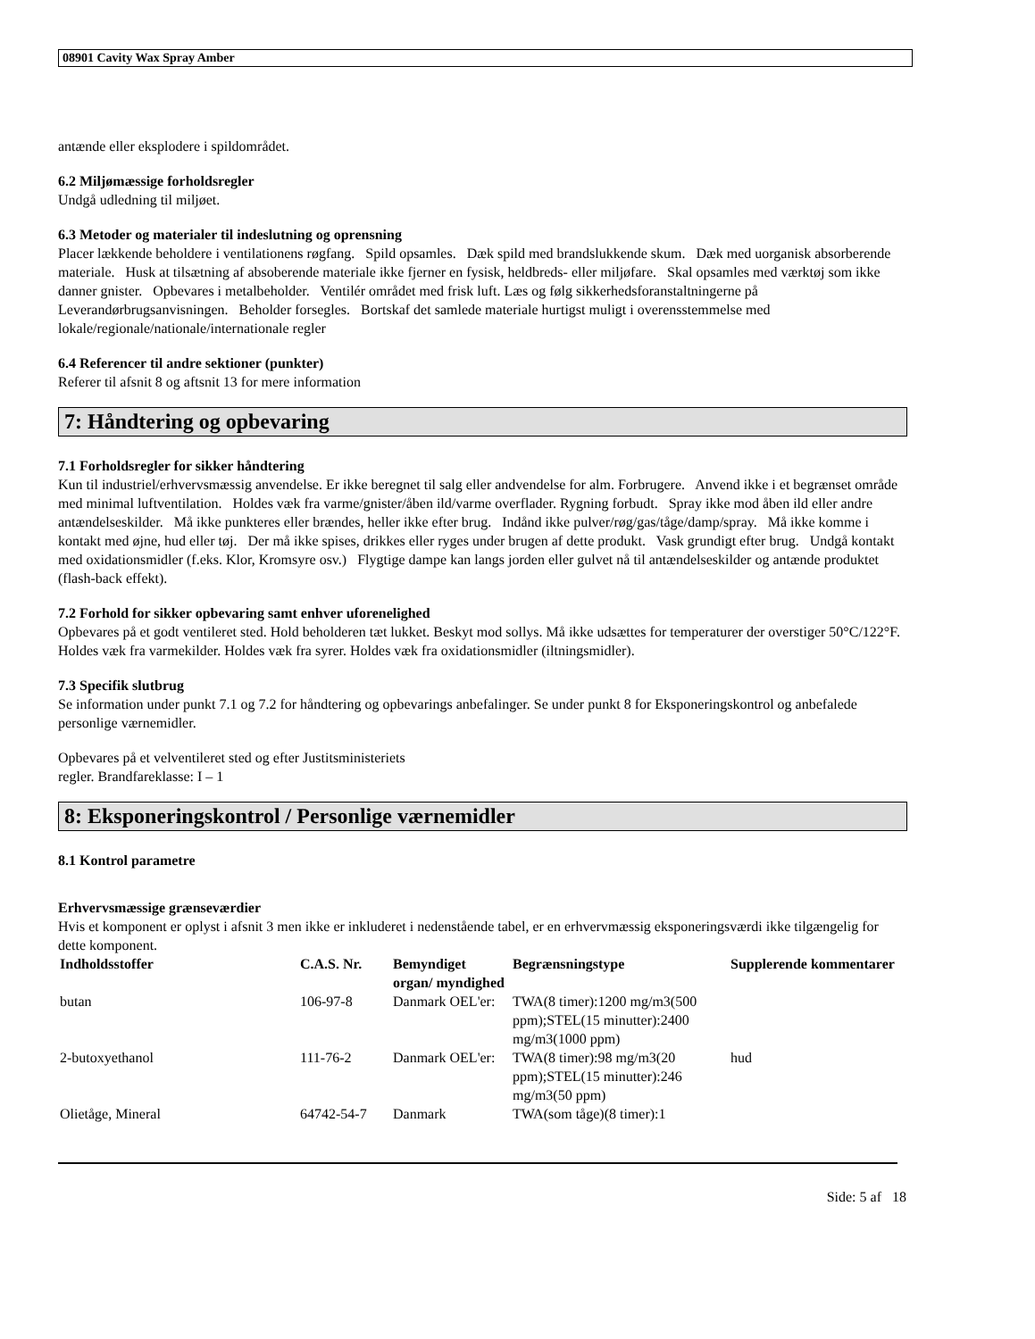08901 Cavity Wax Spray Amber
antænde eller eksplodere i spildområdet.
6.2 Miljømæssige forholdsregler
Undgå udledning til miljøet.
6.3 Metoder og materialer til indeslutning og oprensning
Placer lækkende beholdere i ventilationens røgfang. Spild opsamles. Dæk spild med brandslukkende skum. Dæk med uorganisk absorberende materiale. Husk at tilsætning af absoberende materiale ikke fjerner en fysisk, heldbreds- eller miljøfare. Skal opsamles med værktøj som ikke danner gnister. Opbevares i metalbeholder. Ventilér området med frisk luft. Læs og følg sikkerhedsforanstaltningerne på Leverandørbrugsanvisningen. Beholder forsegles. Bortskaf det samlede materiale hurtigst muligt i overensstemmelse med lokale/regionale/nationale/internationale regler
6.4 Referencer til andre sektioner (punkter)
Referer til afsnit 8 og aftsnit 13 for mere information
7: Håndtering og opbevaring
7.1 Forholdsregler for sikker håndtering
Kun til industriel/erhvervsmæssig anvendelse. Er ikke beregnet til salg eller andvendelse for alm. Forbrugere. Anvend ikke i et begrænset område med minimal luftventilation. Holdes væk fra varme/gnister/åben ild/varme overflader. Rygning forbudt. Spray ikke mod åben ild eller andre antændelseskilder. Må ikke punkteres eller brændes, heller ikke efter brug. Indånd ikke pulver/røg/gas/tåge/damp/spray. Må ikke komme i kontakt med øjne, hud eller tøj. Der må ikke spises, drikkes eller ryges under brugen af dette produkt. Vask grundigt efter brug. Undgå kontakt med oxidationsmidler (f.eks. Klor, Kromsyre osv.) Flygtige dampe kan langs jorden eller gulvet nå til antændelseskilder og antænde produktet (flash-back effekt).
7.2 Forhold for sikker opbevaring samt enhver uforenelighed
Opbevares på et godt ventileret sted. Hold beholderen tæt lukket. Beskyt mod sollys. Må ikke udsættes for temperaturer der overstiger 50°C/122°F. Holdes væk fra varmekilder. Holdes væk fra syrer. Holdes væk fra oxidationsmidler (iltningsmidler).
7.3 Specifik slutbrug
Se information under punkt 7.1 og 7.2 for håndtering og opbevarings anbefalinger. Se under punkt 8 for Eksponeringskontrol og anbefalede personlige værnemidler.
Opbevares på et velventileret sted og efter Justitsministeriets
regler. Brandfareklasse: I – 1
8: Eksponeringskontrol / Personlige værnemidler
8.1 Kontrol parametre
Erhvervsmæssige grænseværdier
Hvis et komponent er oplyst i afsnit 3 men ikke er inkluderet i nedenstående tabel, er en erhvervmæssig eksponeringsværdi ikke tilgængelig for dette komponent.
| Indholdsstoffer | C.A.S. Nr. | Bemyndiget organ/ myndighed | Begrænsningstype | Supplerende kommentarer |
| --- | --- | --- | --- | --- |
| butan | 106-97-8 | Danmark OEL'er: | TWA(8 timer):1200 mg/m3(500 ppm);STEL(15 minutter):2400 mg/m3(1000 ppm) | |
| 2-butoxyethanol | 111-76-2 | Danmark OEL'er: | TWA(8 timer):98 mg/m3(20 ppm);STEL(15 minutter):246 mg/m3(50 ppm) | hud |
| Olietåge, Mineral | 64742-54-7 | Danmark | TWA(som tåge)(8 timer):1 | |
Side: 5 af 18